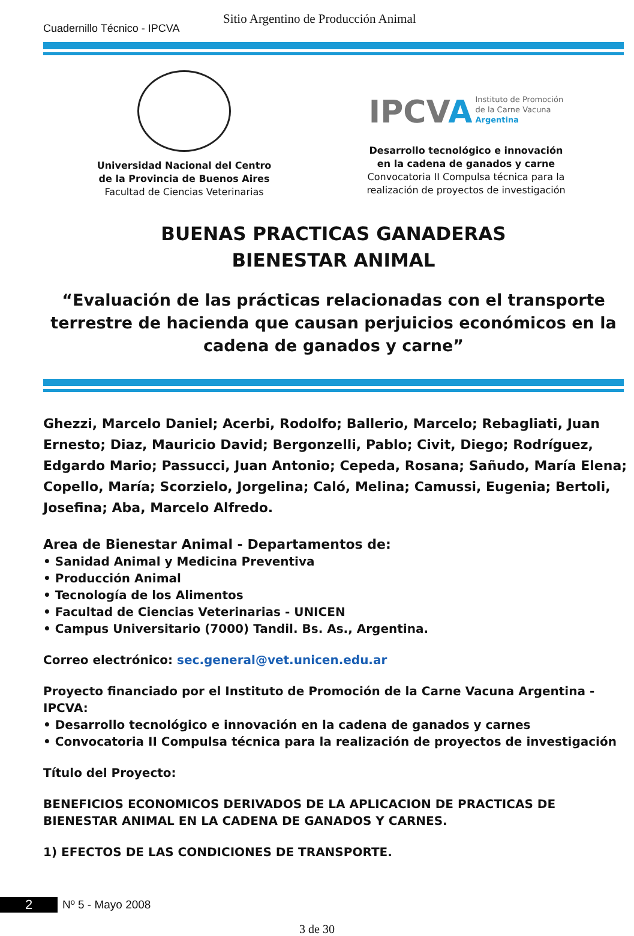Cuadernillo Técnico - IPCVA
Sitio Argentino de Producción Animal
Universidad Nacional del Centro
de la Provincia de Buenos Aires
Facultad de Ciencias Veterinarias
IPCVA
Instituto de Promoción
de la Carne Vacuna
Argentina
Desarrollo tecnológico e innovación
en la cadena de ganados y carne
Convocatoria II Compulsa técnica para la
realización de proyectos de investigación
BUENAS PRACTICAS GANADERAS
BIENESTAR ANIMAL
“Evaluación de las prácticas relacionadas con el transporte terrestre de hacienda que causan perjuicios económicos en la cadena de ganados y carne”
Ghezzi, Marcelo Daniel; Acerbi, Rodolfo; Ballerio, Marcelo; Rebagliati, Juan Ernesto; Diaz, Mauricio David; Bergonzelli, Pablo; Civit, Diego; Rodríguez, Edgardo Mario; Passucci, Juan Antonio; Cepeda, Rosana; Sañudo, María Elena; Copello, María; Scorzielo, Jorgelina; Caló, Melina; Camussi, Eugenia; Bertoli, Josefina; Aba, Marcelo Alfredo.
Area de Bienestar Animal - Departamentos de:
• Sanidad Animal y Medicina Preventiva
• Producción Animal
• Tecnología de los Alimentos
• Facultad de Ciencias Veterinarias - UNICEN
• Campus Universitario (7000) Tandil. Bs. As., Argentina.
Correo electrónico: sec.general@vet.unicen.edu.ar
Proyecto financiado por el Instituto de Promoción de la Carne Vacuna Argentina - IPCVA:
• Desarrollo tecnológico e innovación en la cadena de ganados y carnes
• Convocatoria II Compulsa técnica para la realización de proyectos de investigación
Título del Proyecto:
BENEFICIOS ECONOMICOS DERIVADOS DE LA APLICACION DE PRACTICAS DE BIENESTAR ANIMAL EN LA CADENA DE GANADOS Y CARNES.
1) EFECTOS DE LAS CONDICIONES DE TRANSPORTE.
2 Nº 5 - Mayo 2008
3 de 30